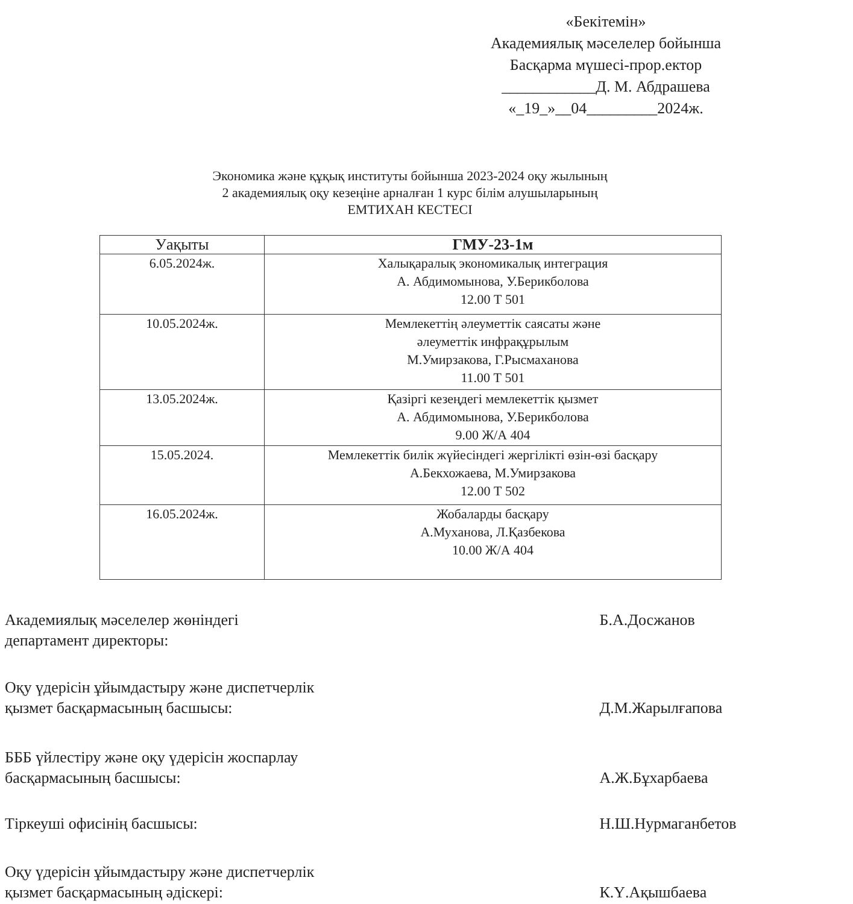«Бекітемін»
Академиялық мәселелер бойынша
Басқарма мүшесі-прор.ектор
____________Д. М. Абдрашева
«_19_»__04_________2024ж.
Экономика және құқық институты бойынша 2023-2024 оқу жылының
2 академиялық оқу кезеңіне арналған 1 курс білім алушыларының
ЕМТИХАН КЕСТЕСІ
| Уақыты | ГМУ-23-1м |
| --- | --- |
| 6.05.2024ж. | Халықаралық экономикалық интеграция А. Абдимомынова, У.Берикболова 12.00 Т 501 |
| 10.05.2024ж. | Мемлекеттің әлеуметтік саясаты және әлеуметтік инфрақұрылым М.Умирзакова, Г.Рысмаханова 11.00 Т 501 |
| 13.05.2024ж. | Қазіргі кезеңдегі мемлекеттік қызмет А. Абдимомынова, У.Берикболова 9.00 Ж/А 404 |
| 15.05.2024. | Мемлекеттік билік жүйесіндегі жергілікті өзін-өзі басқару А.Бекхожаева, М.Умирзакова 12.00 Т 502 |
| 16.05.2024ж. | Жобаларды басқару А.Муханова, Л.Қазбекова 10.00 Ж/А 404 |
Академиялық мәселелер жөніндегі
департамент директоры: Б.А.Досжанов
Оқу үдерісін ұйымдастыру және диспетчерлік
қызмет басқармасының басшысы:
Д.М.Жарылғапова
БББ үйлестіру және оқу үдерісін жоспарлау
басқармасының басшысы:
А.Ж.Бұхарбаева
Тіркеуші офисінің басшысы: Н.Ш.Нурмаганбетов
Оқу үдерісін ұйымдастыру және диспетчерлік
қызмет басқармасының әдіскері:
К.Ү.Ақышбаева